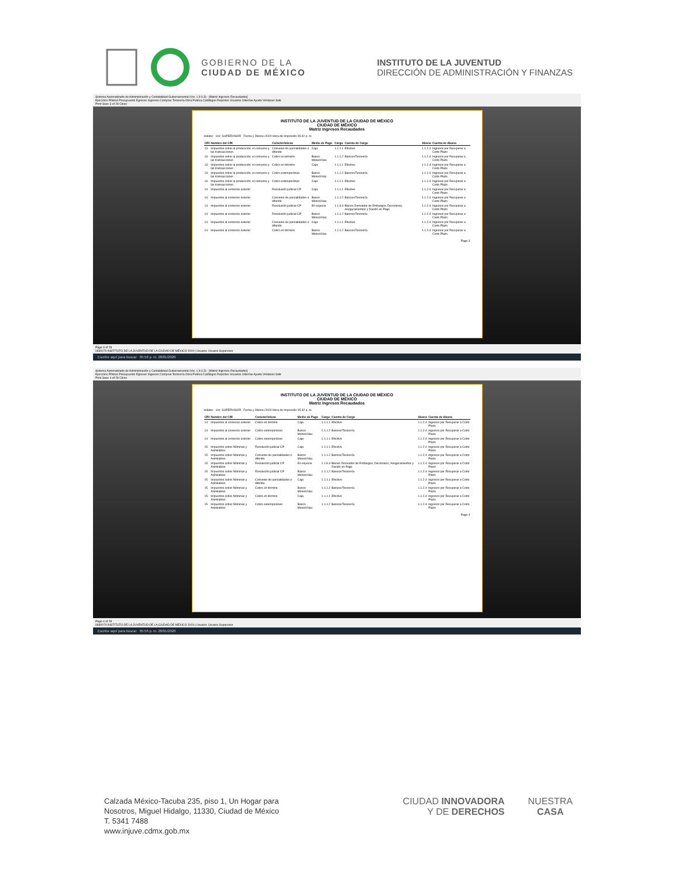GOBIERNO DE LA
CIUDAD DE MÉXICO
INSTITUTO DE LA JUVENTUD
DIRECCIÓN DE ADMINISTRACIÓN Y FINANZAS
Sistema Automatizado de Administración y Contabilidad Gubernamental (Ver. 1.9.0.3) - [Matriz Ingresos Recaudados]
Ejercicios Pólizas Presupuesto Egresos Ingresos Compras Tesorería Obra Publica Catálogos Reportes Usuarios Utilerías Ayuda Ventanas Salir
Print Save 3 of 28 Close
INSTITUTO DE LA JUVENTUD DE LA CIUDAD DE MÉXICO
CIUDAD DE MÉXICO
Matriz Ingresos Recaudados
indetec Usr: SUPERVISOR Fecha y 28/ene./2020 Hora de Impresión 05:42 p. m.
| CRI | Nombre del CRI | Características | Medio de Pago | Cargo | Cuenta de Cargo | Abono | Cuenta de Abono |
| --- | --- | --- | --- | --- | --- | --- | --- |
| 13 | Impuestos sobre la producción, el consumo y las transacciones | Convenio de parcialidades o diferido | Caja | 1.1.1.1 | Efectivo | 1.1.2.4 | Ingresos por Recuperar a Corto Plazo |
| 13 | Impuestos sobre la producción, el consumo y las transacciones | Cobro en término | Banco Moned.Nac. | 1.1.1.2 | Bancos/Tesorería | 1.1.2.4 | Ingresos por Recuperar a Corto Plazo |
| 13 | Impuestos sobre la producción, el consumo y las transacciones | Cobro en término | Caja | 1.1.1.1 | Efectivo | 1.1.2.4 | Ingresos por Recuperar a Corto Plazo |
| 13 | Impuestos sobre la producción, el consumo y las transacciones | Cobro extemporáneo | Banco Moned.Nac. | 1.1.1.2 | Bancos/Tesorería | 1.1.2.4 | Ingresos por Recuperar a Corto Plazo |
| 13 | Impuestos sobre la producción, el consumo y las transacciones | Cobro extemporáneo | Caja | 1.1.1.1 | Efectivo | 1.1.2.4 | Ingresos por Recuperar a Corto Plazo |
| 14 | Impuestos al comercio exterior | Resolución judicial CP | Caja | 1.1.1.1 | Efectivo | 1.1.2.4 | Ingresos por Recuperar a Corto Plazo |
| 14 | Impuestos al comercio exterior | Convenio de parcialidades o diferido | Banco Moned.Nac. | 1.1.1.2 | Bancos/Tesorería | 1.1.2.4 | Ingresos por Recuperar a Corto Plazo |
| 14 | Impuestos al comercio exterior | Resolución judicial CP | En especie | 1.1.9.3 | Bienes Derivados de Embargos, Decomisos, Aseguramientos y Dación en Pago | 1.1.2.4 | Ingresos por Recuperar a Corto Plazo |
| 14 | Impuestos al comercio exterior | Resolución judicial CP | Banco Moned.Nac. | 1.1.1.2 | Bancos/Tesorería | 1.1.2.4 | Ingresos por Recuperar a Corto Plazo |
| 14 | Impuestos al comercio exterior | Convenio de parcialidades o diferido | Caja | 1.1.1.1 | Efectivo | 1.1.2.4 | Ingresos por Recuperar a Corto Plazo |
| 14 | Impuestos al comercio exterior | Cobro en término | Banco Moned.Nac. | 1.1.1.2 | Bancos/Tesorería | 1.1.2.4 | Ingresos por Recuperar a Corto Plazo |
Page 3
Page 3 of 28
0930070 INSTITUTO DE LA JUVENTUD DE LA CIUDAD DE MÉXICO 2019 | Usuario: Usuario Supervisor
Escribe aquí para buscar 05:56 p. m. 28/01/2020
Sistema Automatizado de Administración y Contabilidad Gubernamental (Ver. 1.9.0.3) - [Matriz Ingresos Recaudados]
Ejercicios Pólizas Presupuesto Egresos Ingresos Compras Tesorería Obra Publica Catálogos Reportes Usuarios Utilerías Ayuda Ventanas Salir
Print Save 4 of 28 Close
INSTITUTO DE LA JUVENTUD DE LA CIUDAD DE MÉXICO
CIUDAD DE MÉXICO
Matriz Ingresos Recaudados
indetec Usr: SUPERVISOR Fecha y 28/ene./2020 Hora de Impresión 05:42 p. m.
| CRI | Nombre del CRI | Características | Medio de Pago | Cargo | Cuenta de Cargo | Abono | Cuenta de Abono |
| --- | --- | --- | --- | --- | --- | --- | --- |
| 14 | Impuestos al comercio exterior | Cobro en término | Caja | 1.1.1.1 | Efectivo | 1.1.2.4 | Ingresos por Recuperar a Corto Plazo |
| 14 | Impuestos al comercio exterior | Cobro extemporáneo | Banco Moned.Nac. | 1.1.1.2 | Bancos/Tesorería | 1.1.2.4 | Ingresos por Recuperar a Corto Plazo |
| 14 | Impuestos al comercio exterior | Cobro extemporáneo | Caja | 1.1.1.1 | Efectivo | 1.1.2.4 | Ingresos por Recuperar a Corto Plazo |
| 15 | Impuestos sobre Nóminas y Asimilables | Resolución judicial CP | Caja | 1.1.1.1 | Efectivo | 1.1.2.4 | Ingresos por Recuperar a Corto Plazo |
| 15 | Impuestos sobre Nóminas y Asimilables | Convenio de parcialidades o diferido | Banco Moned.Nac. | 1.1.1.2 | Bancos/Tesorería | 1.1.2.4 | Ingresos por Recuperar a Corto Plazo |
| 15 | Impuestos sobre Nóminas y Asimilables | Resolución judicial CP | En especie | 1.1.9.3 | Bienes Derivados de Embargos, Decomisos, Aseguramientos y Dación en Pago | 1.1.2.4 | Ingresos por Recuperar a Corto Plazo |
| 15 | Impuestos sobre Nóminas y Asimilables | Resolución judicial CP | Banco Moned.Nac. | 1.1.1.2 | Bancos/Tesorería | 1.1.2.4 | Ingresos por Recuperar a Corto Plazo |
| 15 | Impuestos sobre Nóminas y Asimilables | Convenio de parcialidades o diferido | Caja | 1.1.1.1 | Efectivo | 1.1.2.4 | Ingresos por Recuperar a Corto Plazo |
| 15 | Impuestos sobre Nóminas y Asimilables | Cobro en término | Banco Moned.Nac. | 1.1.1.2 | Bancos/Tesorería | 1.1.2.4 | Ingresos por Recuperar a Corto Plazo |
| 15 | Impuestos sobre Nóminas y Asimilables | Cobro en término | Caja | 1.1.1.1 | Efectivo | 1.1.2.4 | Ingresos por Recuperar a Corto Plazo |
| 15 | Impuestos sobre Nóminas y Asimilables | Cobro extemporáneo | Banco Moned.Nac. | 1.1.1.2 | Bancos/Tesorería | 1.1.2.4 | Ingresos por Recuperar a Corto Plazo |
Page 4
Page 4 of 28
0930070 INSTITUTO DE LA JUVENTUD DE LA CIUDAD DE MÉXICO 2019 | Usuario: Usuario Supervisor
Escribe aquí para buscar 05:56 p. m. 28/01/2020
Calzada México-Tacuba 235, piso 1, Un Hogar para
Nosotros, Miguel Hidalgo, 11330, Ciudad de México
T. 5341 7488
www.injuve.cdmx.gob.mx
CIUDAD INNOVADORA
Y DE DERECHOS
NUESTRA
CASA